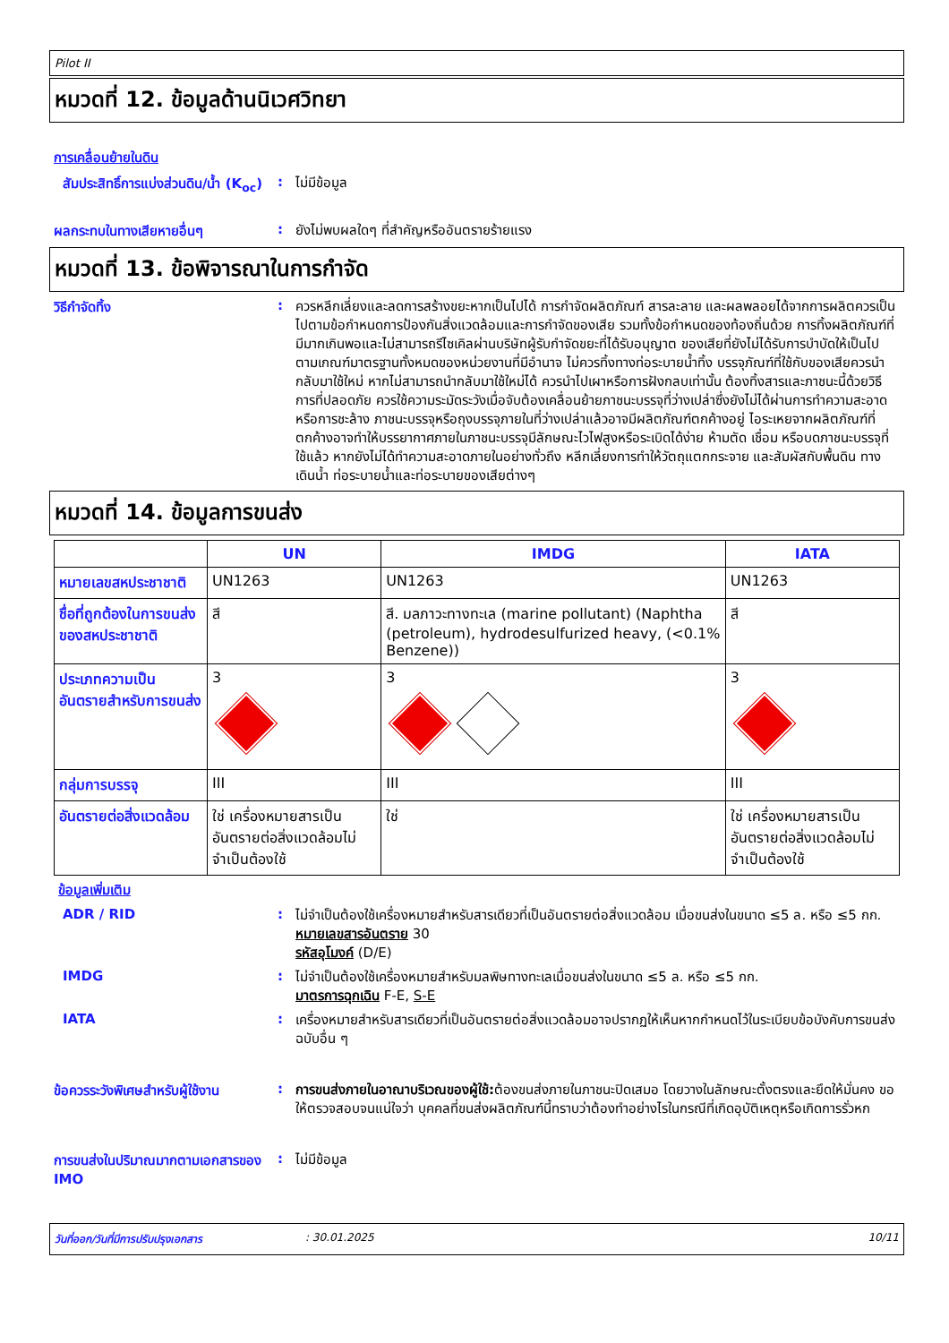Pilot II
หมวดที่ 12. ข้อมูลด้านนิเวศวิทยา
การเคลื่อนย้ายในดิน
สัมประสิทธิ์การแบ่งส่วนดิน/น้ำ (K<sub>oc</sub>)
:
ไม่มีข้อมูล
ผลกระทบในทางเสียหายอื่นๆ :
ยังไม่พบผลใดๆ ที่สำคัญหรืออันตรายร้ายแรง
หมวดที่ 13. ข้อพิจารณาในการกำจัด
วิธีกำจัดทิ้ง :
ควรหลีกเลี่ยงและลดการสร้างขยะหากเป็นไปได้ การกำจัดผลิตภัณฑ์ สารละลาย และผลพลอยได้จากการผลิตควรเป็นไปตามข้อกำหนดการป้องกันสิ่งแวดล้อมและการกำจัดของเสีย รวมทั้งข้อกำหนดของท้องถิ่นด้วย การทิ้งผลิตภัณฑ์ที่มีมากเกินพอและไม่สามารถรีไซเคิลผ่านบริษัทผู้รับกำจัดขยะที่ได้รับอนุญาต ของเสียที่ยังไม่ได้รับการบำบัดให้เป็นไปตามเกณฑ์มาตรฐานทั้งหมดของหน่วยงานที่มีอำนาจ ไม่ควรทิ้งทางท่อระบายน้ำทิ้ง บรรจุภัณฑ์ที่ใช้กับของเสียควรนำกลับมาใช้ใหม่ หากไม่สามารถนำกลับมาใช้ใหม่ได้ ควรนำไปเผาหรือการฝังกลบเท่านั้น ต้องทิ้งสารและภาชนะนี้ด้วยวิธีการที่ปลอดภัย ควรใช้ความระมัดระวังเมื่อจับต้องเคลื่อนย้ายภาชนะบรรจุที่ว่างเปล่าซึ่งยังไม่ได้ผ่านการทำความสะอาดหรือการชะล้าง ภาชนะบรรจุหรือถุงบรรจุภายในที่ว่างเปล่าแล้วอาจมีผลิตภัณฑ์ตกค้างอยู่ ไอระเหยจากผลิตภัณฑ์ที่ตกค้างอาจทำให้บรรยากาศภายในภาชนะบรรจุมีลักษณะไวไฟสูงหรือระเบิดได้ง่าย ห้ามตัด เชื่อม หรือบดภาชนะบรรจุที่ใช้แล้ว หากยังไม่ได้ทำความสะอาดภายในอย่างทั่วถึง หลีกเลี่ยงการทำให้วัตถุแตกกระจาย และสัมผัสกับพื้นดิน ทางเดินน้ำ ท่อระบายน้ำและท่อระบายของเสียต่างๆ
หมวดที่ 14. ข้อมูลการขนส่ง
| | UN | IMDG | IATA |
| --- | --- | --- | --- |
| หมายเลขสหประชาชาติ | UN1263 | UN1263 | UN1263 |
| ชื่อที่ถูกต้องในการขนส่งของสหประชาชาติ | สี | สี. มลภาวะทางทะเล (marine pollutant) (Naphtha (petroleum), hydrodesulfurized heavy, (<0.1% Benzene)) | สี |
| ประเภทความเป็นอันตรายสำหรับการขนส่ง | 3 | 3 | 3 |
| กลุ่มการบรรจุ | III | III | III |
| อันตรายต่อสิ่งแวดล้อม | ใช่ เครื่องหมายสารเป็นอันตรายต่อสิ่งแวดล้อมไม่จำเป็นต้องใช้ | ใช่ | ใช่ เครื่องหมายสารเป็นอันตรายต่อสิ่งแวดล้อมไม่จำเป็นต้องใช้ |
ข้อมูลเพิ่มเติม
ADR / RID :
ไม่จำเป็นต้องใช้เครื่องหมายสำหรับสารเดียวที่เป็นอันตรายต่อสิ่งแวดล้อม เมื่อขนส่งในขนาด ≤5 ล. หรือ ≤5 กก.
หมายเลขสารอันตราย 30
รหัสอุโมงค์ (D/E)
IMDG :
ไม่จำเป็นต้องใช้เครื่องหมายสำหรับมลพิษทางทะเลเมื่อขนส่งในขนาด ≤5 ล. หรือ ≤5 กก.
มาตรการฉุกเฉิน F-E, S-E
IATA :
เครื่องหมายสำหรับสารเดียวที่เป็นอันตรายต่อสิ่งแวดล้อมอาจปรากฏให้เห็นหากกำหนดไว้ในระเบียบข้อบังคับการขนส่งฉบับอื่น ๆ
ข้อควรระวังพิเศษสำหรับผู้ใช้งาน
:
การขนส่งภายในอาณาบริเวณของผู้ใช้: ต้องขนส่งภายในภาชนะปิดเสมอ โดยวางในลักษณะตั้งตรงและยึดให้มั่นคง ขอให้ตรวจสอบจนแน่ใจว่า บุคคลที่ขนส่งผลิตภัณฑ์นี้ทราบว่าต้องทำอย่างไรในกรณีที่เกิดอุบัติเหตุหรือเกิดการรั่วหก
การขนส่งในปริมาณมากตามเอกสารของ IMO
:
ไม่มีข้อมูล
วันที่ออก/วันที่มีการปรับปรุงเอกสาร: 30.01.2025 10/11